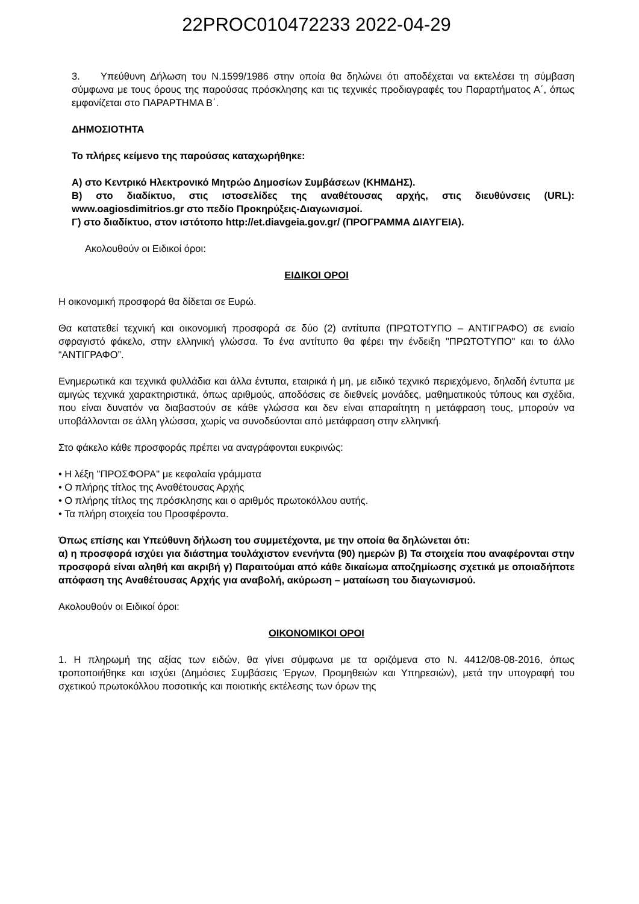22PROC010472233 2022-04-29
3. Υπεύθυνη Δήλωση του Ν.1599/1986 στην οποία θα δηλώνει ότι αποδέχεται να εκτελέσει τη σύμβαση σύμφωνα με τους όρους της παρούσας πρόσκλησης και τις τεχνικές προδιαγραφές του Παραρτήματος Α΄, όπως εμφανίζεται στο ΠΑΡΑΡΤΗΜΑ Β΄.
ΔΗΜΟΣΙΟΤΗΤΑ
Το πλήρες κείμενο της παρούσας καταχωρήθηκε:
Α) στο Κεντρικό Ηλεκτρονικό Μητρώο Δημοσίων Συμβάσεων (ΚΗΜΔΗΣ).
Β) στο διαδίκτυο, στις ιστοσελίδες της αναθέτουσας αρχής, στις διευθύνσεις (URL): www.oagiosdimitrios.gr στο πεδίο Προκηρύξεις-Διαγωνισμοί.
Γ) στο διαδίκτυο, στον ιστότοπο http://et.diavgeia.gov.gr/ (ΠΡΟΓΡΑΜΜΑ ΔΙΑΥΓΕΙΑ).
Ακολουθούν οι Ειδικοί όροι:
ΕΙΔΙΚΟΙ ΟΡΟΙ
Η οικονομική προσφορά θα δίδεται σε Ευρώ.
Θα κατατεθεί τεχνική και οικονομική προσφορά σε δύο (2) αντίτυπα (ΠΡΩΤΟΤΥΠΟ – ΑΝΤΙΓΡΑΦΟ) σε ενιαίο σφραγιστό φάκελο, στην ελληνική γλώσσα. Το ένα αντίτυπο θα φέρει την ένδειξη "ΠΡΩΤΟΤΥΠΟ" και το άλλο “ΑΝΤΙΓΡΑΦΟ”.
Ενημερωτικά και τεχνικά φυλλάδια και άλλα έντυπα, εταιρικά ή μη, με ειδικό τεχνικό περιεχόμενο, δηλαδή έντυπα με αμιγώς τεχνικά χαρακτηριστικά, όπως αριθμούς, αποδόσεις σε διεθνείς μονάδες, μαθηματικούς τύπους και σχέδια, που είναι δυνατόν να διαβαστούν σε κάθε γλώσσα και δεν είναι απαραίτητη η μετάφραση τους, μπορούν να υποβάλλονται σε άλλη γλώσσα, χωρίς να συνοδεύονται από μετάφραση στην ελληνική.
Στο φάκελο κάθε προσφοράς πρέπει να αναγράφονται ευκρινώς:
• Η λέξη "ΠΡΟΣΦΟΡΑ" με κεφαλαία γράμματα
• Ο πλήρης τίτλος της Αναθέτουσας Αρχής
• Ο πλήρης τίτλος της πρόσκλησης και ο αριθμός πρωτοκόλλου αυτής.
• Τα πλήρη στοιχεία του Προσφέροντα.
Όπως επίσης και Υπεύθυνη δήλωση του συμμετέχοντα, με την οποία θα δηλώνεται ότι:
α) η προσφορά ισχύει για διάστημα τουλάχιστον ενενήντα (90) ημερών β) Τα στοιχεία που αναφέρονται στην προσφορά είναι αληθή και ακριβή γ) Παραιτούμαι από κάθε δικαίωμα αποζημίωσης σχετικά με οποιαδήποτε απόφαση της Αναθέτουσας Αρχής για αναβολή, ακύρωση – ματαίωση του διαγωνισμού.
Ακολουθούν οι Ειδικοί όροι:
ΟΙΚΟΝΟΜΙΚΟΙ ΟΡΟΙ
1. Η πληρωμή της αξίας των ειδών, θα γίνει σύμφωνα με τα οριζόμενα στο Ν. 4412/08-08-2016, όπως τροποποιήθηκε και ισχύει (Δημόσιες Συμβάσεις Έργων, Προμηθειών και Υπηρεσιών), μετά την υπογραφή του σχετικού πρωτοκόλλου ποσοτικής και ποιοτικής εκτέλεσης των όρων της